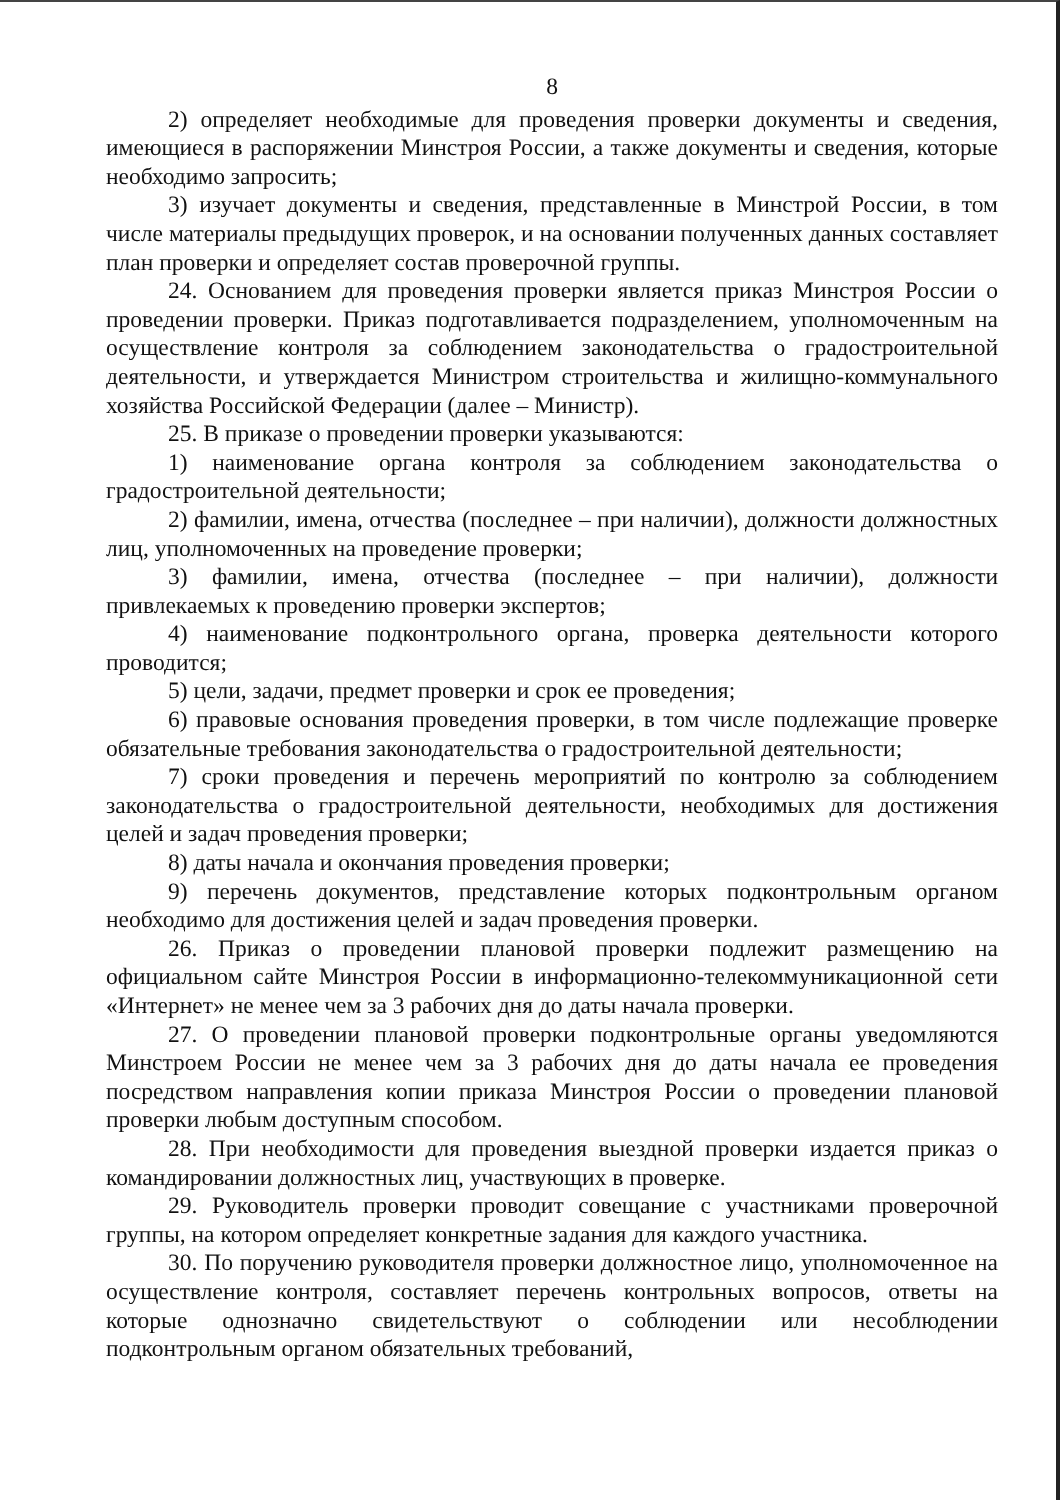8
2) определяет необходимые для проведения проверки документы и сведения, имеющиеся в распоряжении Минстроя России, а также документы и сведения, которые необходимо запросить;
3) изучает документы и сведения, представленные в Минстрой России, в том числе материалы предыдущих проверок, и на основании полученных данных составляет план проверки и определяет состав проверочной группы.
24. Основанием для проведения проверки является приказ Минстроя России о проведении проверки. Приказ подготавливается подразделением, уполномоченным на осуществление контроля за соблюдением законодательства о градостроительной деятельности, и утверждается Министром строительства и жилищно-коммунального хозяйства Российской Федерации (далее – Министр).
25. В приказе о проведении проверки указываются:
1) наименование органа контроля за соблюдением законодательства о градостроительной деятельности;
2) фамилии, имена, отчества (последнее – при наличии), должности должностных лиц, уполномоченных на проведение проверки;
3) фамилии, имена, отчества (последнее – при наличии), должности привлекаемых к проведению проверки экспертов;
4) наименование подконтрольного органа, проверка деятельности которого проводится;
5) цели, задачи, предмет проверки и срок ее проведения;
6) правовые основания проведения проверки, в том числе подлежащие проверке обязательные требования законодательства о градостроительной деятельности;
7) сроки проведения и перечень мероприятий по контролю за соблюдением законодательства о градостроительной деятельности, необходимых для достижения целей и задач проведения проверки;
8) даты начала и окончания проведения проверки;
9) перечень документов, представление которых подконтрольным органом необходимо для достижения целей и задач проведения проверки.
26. Приказ о проведении плановой проверки подлежит размещению на официальном сайте Минстроя России в информационно-телекоммуникационной сети «Интернет» не менее чем за 3 рабочих дня до даты начала проверки.
27. О проведении плановой проверки подконтрольные органы уведомляются Минстроем России не менее чем за 3 рабочих дня до даты начала ее проведения посредством направления копии приказа Минстроя России о проведении плановой проверки любым доступным способом.
28. При необходимости для проведения выездной проверки издается приказ о командировании должностных лиц, участвующих в проверке.
29. Руководитель проверки проводит совещание с участниками проверочной группы, на котором определяет конкретные задания для каждого участника.
30. По поручению руководителя проверки должностное лицо, уполномоченное на осуществление контроля, составляет перечень контрольных вопросов, ответы на которые однозначно свидетельствуют о соблюдении или несоблюдении подконтрольным органом обязательных требований,